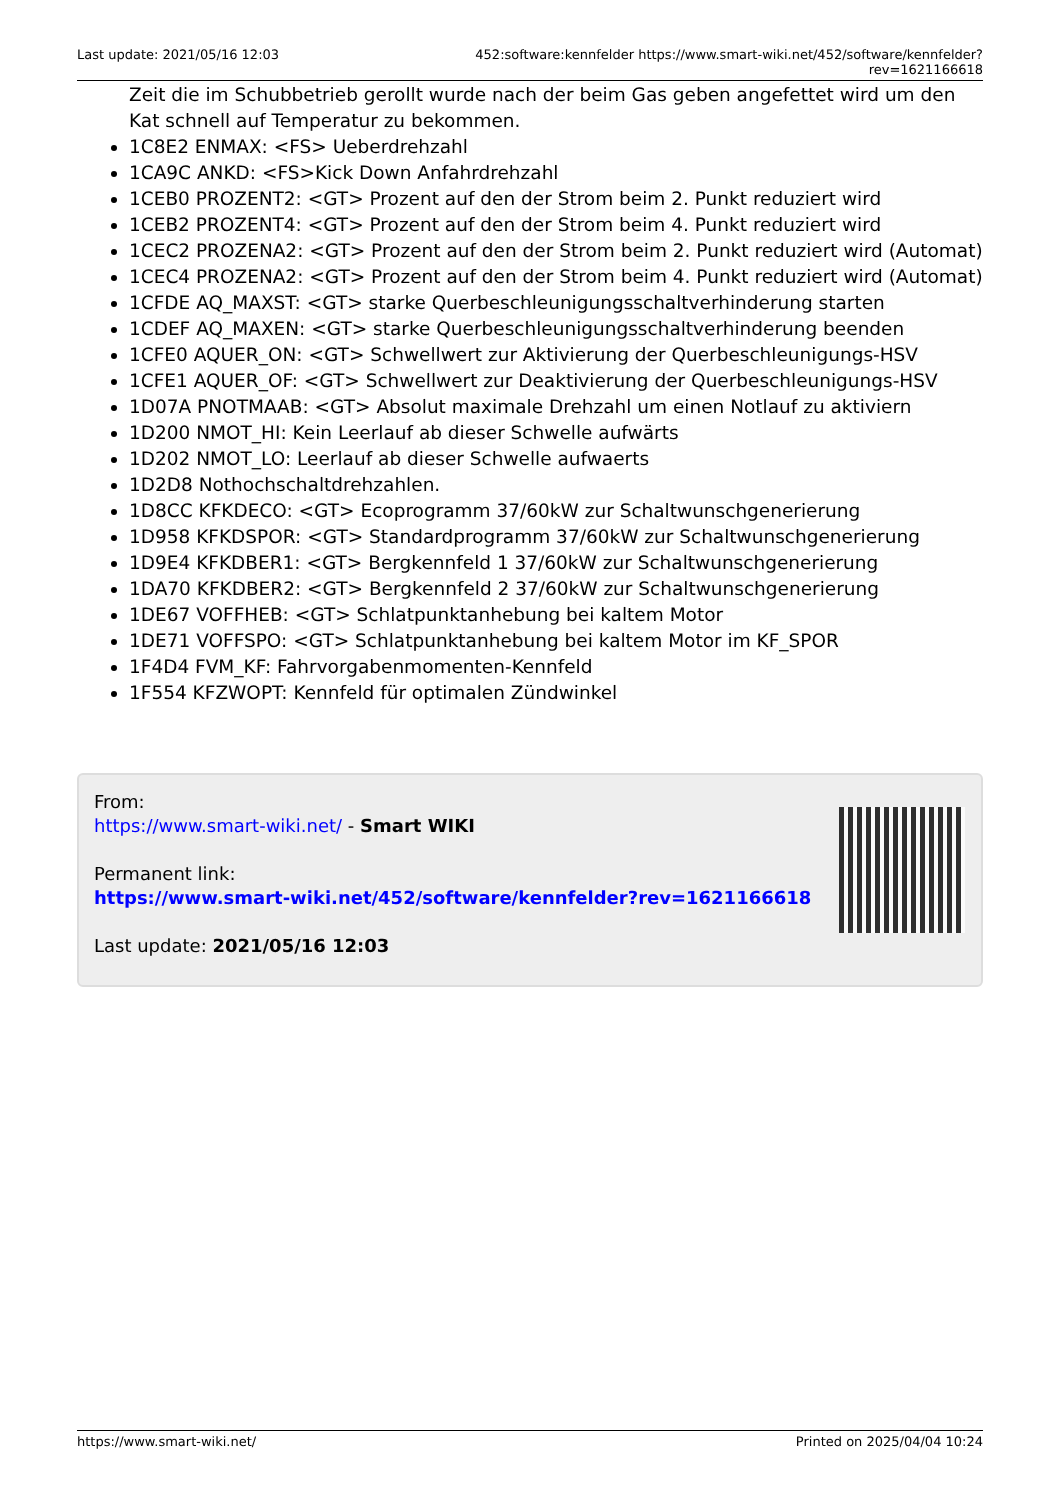Last update: 2021/05/16 12:03 452:software:kennfelder https://www.smart-wiki.net/452/software/kennfelder?rev=1621166618
Zeit die im Schubbetrieb gerollt wurde nach der beim Gas geben angefettet wird um den Kat schnell auf Temperatur zu bekommen.
1C8E2 ENMAX: <FS> Ueberdrehzahl
1CA9C ANKD: <FS>Kick Down Anfahrdrehzahl
1CEB0 PROZENT2: <GT> Prozent auf den der Strom beim 2. Punkt reduziert wird
1CEB2 PROZENT4: <GT> Prozent auf den der Strom beim 4. Punkt reduziert wird
1CEC2 PROZENA2: <GT> Prozent auf den der Strom beim 2. Punkt reduziert wird (Automat)
1CEC4 PROZENA2: <GT> Prozent auf den der Strom beim 4. Punkt reduziert wird (Automat)
1CFDE AQ_MAXST: <GT> starke Querbeschleunigungsschaltverhinderung starten
1CDEF AQ_MAXEN: <GT> starke Querbeschleunigungsschaltverhinderung beenden
1CFE0 AQUER_ON: <GT> Schwellwert zur Aktivierung der Querbeschleunigungs-HSV
1CFE1 AQUER_OF: <GT> Schwellwert zur Deaktivierung der Querbeschleunigungs-HSV
1D07A PNOTMAAB: <GT> Absolut maximale Drehzahl um einen Notlauf zu aktiviern
1D200 NMOT_HI: Kein Leerlauf ab dieser Schwelle aufwärts
1D202 NMOT_LO: Leerlauf ab dieser Schwelle aufwaerts
1D2D8 Nothochschaltdrehzahlen.
1D8CC KFKDECO: <GT> Ecoprogramm 37/60kW zur Schaltwunschgenerierung
1D958 KFKDSPOR: <GT> Standardprogramm 37/60kW zur Schaltwunschgenerierung
1D9E4 KFKDBER1: <GT> Bergkennfeld 1 37/60kW zur Schaltwunschgenerierung
1DA70 KFKDBER2: <GT> Bergkennfeld 2 37/60kW zur Schaltwunschgenerierung
1DE67 VOFFHEB: <GT> Schlatpunktanhebung bei kaltem Motor
1DE71 VOFFSPO: <GT> Schlatpunktanhebung bei kaltem Motor im KF_SPOR
1F4D4 FVM_KF: Fahrvorgabenmomenten-Kennfeld
1F554 KFZWOPT: Kennfeld für optimalen Zündwinkel
From:
https://www.smart-wiki.net/ - Smart WIKI
Permanent link:
https://www.smart-wiki.net/452/software/kennfelder?rev=1621166618
Last update: 2021/05/16 12:03
https://www.smart-wiki.net/ Printed on 2025/04/04 10:24